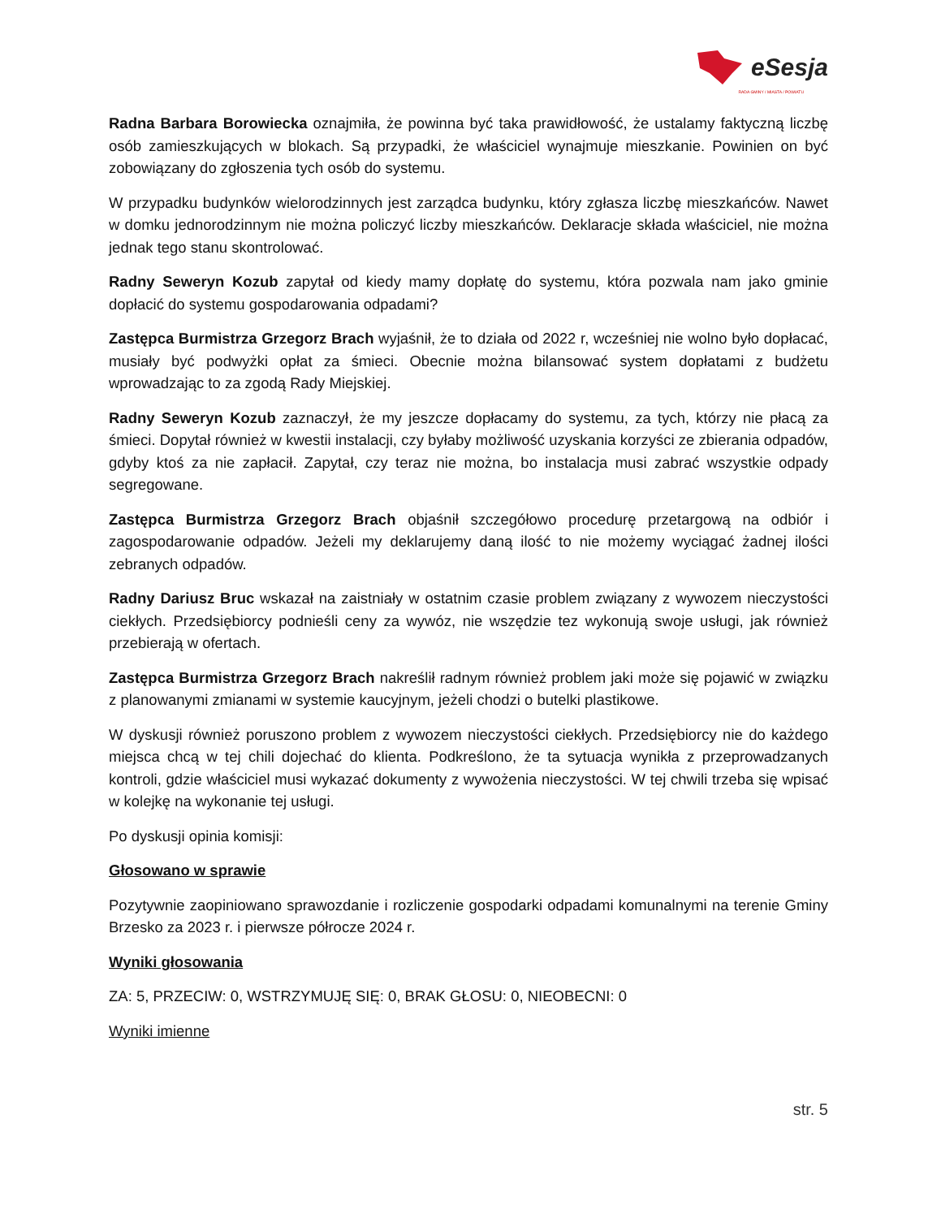eSesja
RADA GMINY / MIASTA / POWIATU
Radna Barbara Borowiecka oznajmiła, że powinna być taka prawidłowość, że ustalamy faktyczną liczbę osób zamieszkujących w blokach. Są przypadki, że właściciel wynajmuje mieszkanie. Powinien on być zobowiązany do zgłoszenia tych osób do systemu.
W przypadku budynków wielorodzinnych jest zarządca budynku, który zgłasza liczbę mieszkańców. Nawet w domku jednorodzinnym nie można policzyć liczby mieszkańców. Deklaracje składa właściciel, nie można jednak tego stanu skontrolować.
Radny Seweryn Kozub zapytał od kiedy mamy dopłatę do systemu, która pozwala nam jako gminie dopłacić do systemu gospodarowania odpadami?
Zastępca Burmistrza Grzegorz Brach wyjaśnił, że to działa od 2022 r, wcześniej nie wolno było dopłacać, musiały być podwyżki opłat za śmieci. Obecnie można bilansować system dopłatami z budżetu wprowadzając to za zgodą Rady Miejskiej.
Radny Seweryn Kozub zaznaczył, że my jeszcze dopłacamy do systemu, za tych, którzy nie płacą za śmieci. Dopytał również w kwestii instalacji, czy byłaby możliwość uzyskania korzyści ze zbierania odpadów, gdyby ktoś za nie zapłacił. Zapytał, czy teraz nie można, bo instalacja musi zabrać wszystkie odpady segregowane.
Zastępca Burmistrza Grzegorz Brach objaśnił szczegółowo procedurę przetargową na odbiór i zagospodarowanie odpadów. Jeżeli my deklarujemy daną ilość to nie możemy wyciągać żadnej ilości zebranych odpadów.
Radny Dariusz Bruc wskazał na zaistniały w ostatnim czasie problem związany z wywozem nieczystości ciekłych. Przedsiębiorcy podnieśli ceny za wywóz, nie wszędzie tez wykonują swoje usługi, jak również przebierają w ofertach.
Zastępca Burmistrza Grzegorz Brach nakreślił radnym również problem jaki może się pojawić w związku z planowanymi zmianami w systemie kaucyjnym, jeżeli chodzi o butelki plastikowe.
W dyskusji również poruszono problem z wywozem nieczystości ciekłych. Przedsiębiorcy nie do każdego miejsca chcą w tej chili dojechać do klienta. Podkreślono, że ta sytuacja wynikła z przeprowadzanych kontroli, gdzie właściciel musi wykazać dokumenty z wywożenia nieczystości. W tej chwili trzeba się wpisać w kolejkę na wykonanie tej usługi.
Po dyskusji opinia komisji:
Głosowano w sprawie
Pozytywnie zaopiniowano sprawozdanie i rozliczenie gospodarki odpadami komunalnymi na terenie Gminy Brzesko za 2023 r. i pierwsze półrocze 2024 r.
Wyniki głosowania
ZA: 5, PRZECIW: 0, WSTRZYMUJĘ SIĘ: 0, BRAK GŁOSU: 0, NIEOBECNI: 0
Wyniki imienne
str. 5